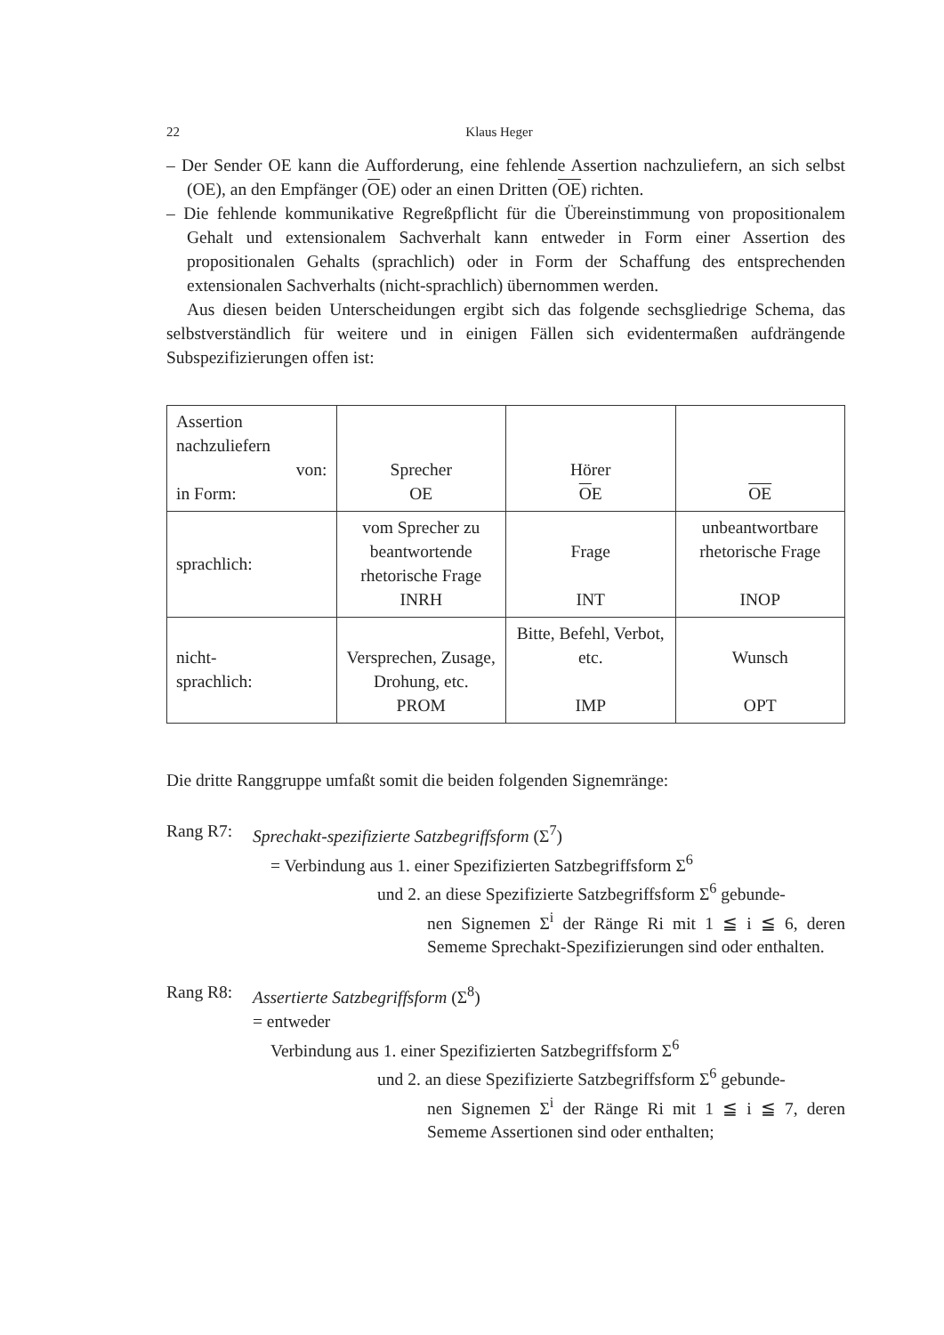22 Klaus Heger
– Der Sender OE kann die Aufforderung, eine fehlende Assertion nachzuliefern, an sich selbst (OE), an den Empfänger (OE) oder an einen Dritten (OE) richten.
– Die fehlende kommunikative Regreßpflicht für die Übereinstimmung von propositionalem Gehalt und extensionalem Sachverhalt kann entweder in Form einer Assertion des propositionalen Gehalts (sprachlich) oder in Form der Schaffung des entsprechenden extensionalen Sachverhalts (nicht-sprachlich) übernommen werden.
Aus diesen beiden Unterscheidungen ergibt sich das folgende sechsgliedrige Schema, das selbstverständlich für weitere und in einigen Fällen sich evidentermaßen aufdrängende Subspezifizierungen offen ist:
| Assertion nachzuliefern von: in Form: | Sprecher OE | Hörer O E | OE |
| sprachlich: | vom Sprecher zu beantwortende rhetorische Frage INRH | Frage INT | unbeantwortbare rhetorische Frage INOP |
| nicht- sprachlich: | Versprechen, Zusage, Drohung, etc. PROM | Bitte, Befehl, Verbot, etc. IMP | Wunsch OPT |
Die dritte Ranggruppe umfaßt somit die beiden folgenden Signemränge:
Rang R7: Sprechakt-spezifizierte Satzbegriffsform (Σ<sup>7</sup>)
= Verbindung aus 1. einer Spezifizierten Satzbegriffsform Σ<sup>6</sup>
und 2. an diese Spezifizierte Satzbegriffsform Σ<sup>6</sup> gebunde-
nen Signemen Σ<sup>i</sup> der Ränge Ri mit 1 ≦ i ≦ 6, deren Sememe Sprechakt-Spezifizierungen sind oder enthalten.
Rang R8: Assertierte Satzbegriffsform (Σ<sup>8</sup>)
= entweder
Verbindung aus 1. einer Spezifizierten Satzbegriffsform Σ<sup>6</sup>
und 2. an diese Spezifizierte Satzbegriffsform Σ<sup>6</sup> gebunde-
nen Signemen Σ<sup>i</sup> der Ränge Ri mit 1 ≦ i ≦ 7, deren Sememe Assertionen sind oder enthalten;